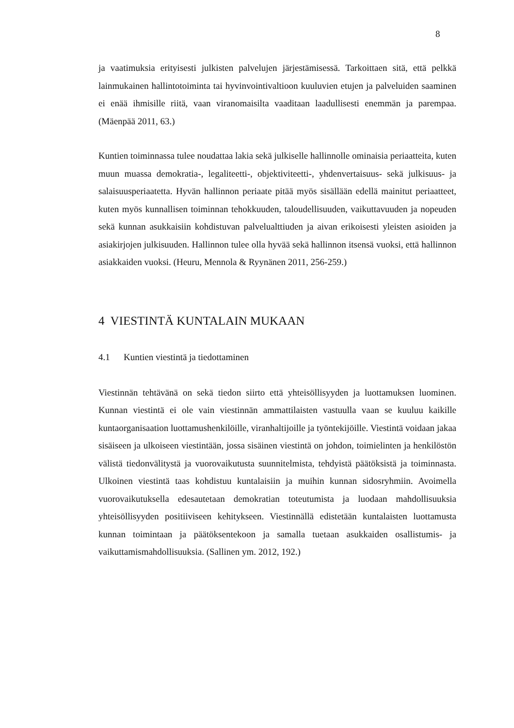8
ja vaatimuksia erityisesti julkisten palvelujen järjestämisessä. Tarkoittaen sitä, että pelkkä lainmukainen hallintotoiminta tai hyvinvointivaltioon kuuluvien etujen ja palveluiden saaminen ei enää ihmisille riitä, vaan viranomaisilta vaaditaan laadullisesti enemmän ja parempaa. (Mäenpää 2011, 63.)
Kuntien toiminnassa tulee noudattaa lakia sekä julkiselle hallinnolle ominaisia periaatteita, kuten muun muassa demokratia-, legaliteetti-, objektiviteetti-, yhdenvertaisuus- sekä julkisuus- ja salaisuusperiaatetta. Hyvän hallinnon periaate pitää myös sisällään edellä mainitut periaatteet, kuten myös kunnallisen toiminnan tehokkuuden, taloudellisuuden, vaikuttavuuden ja nopeuden sekä kunnan asukkaisiin kohdistuvan palvelualttiuden ja aivan erikoisesti yleisten asioiden ja asiakirjojen julkisuuden. Hallinnon tulee olla hyvää sekä hallinnon itsensä vuoksi, että hallinnon asiakkaiden vuoksi. (Heuru, Mennola & Ryynänen 2011, 256-259.)
4 VIESTINTÄ KUNTALAIN MUKAAN
4.1 Kuntien viestintä ja tiedottaminen
Viestinnän tehtävänä on sekä tiedon siirto että yhteisöllisyyden ja luottamuksen luominen. Kunnan viestintä ei ole vain viestinnän ammattilaisten vastuulla vaan se kuuluu kaikille kuntaorganisaation luottamushenkilöille, viranhaltijoille ja työntekijöille. Viestintä voidaan jakaa sisäiseen ja ulkoiseen viestintään, jossa sisäinen viestintä on johdon, toimielinten ja henkilöstön välistä tiedonvälitystä ja vuorovaikutusta suunnitelmista, tehdyistä päätöksistä ja toiminnasta. Ulkoinen viestintä taas kohdistuu kuntalaisiin ja muihin kunnan sidosryhmiin. Avoimella vuorovaikutuksella edesautetaan demokratian toteutumista ja luodaan mahdollisuuksia yhteisöllisyyden positiiviseen kehitykseen. Viestinnällä edistetään kuntalaisten luottamusta kunnan toimintaan ja päätöksentekoon ja samalla tuetaan asukkaiden osallistumis- ja vaikuttamismahdollisuuksia. (Sallinen ym. 2012, 192.)